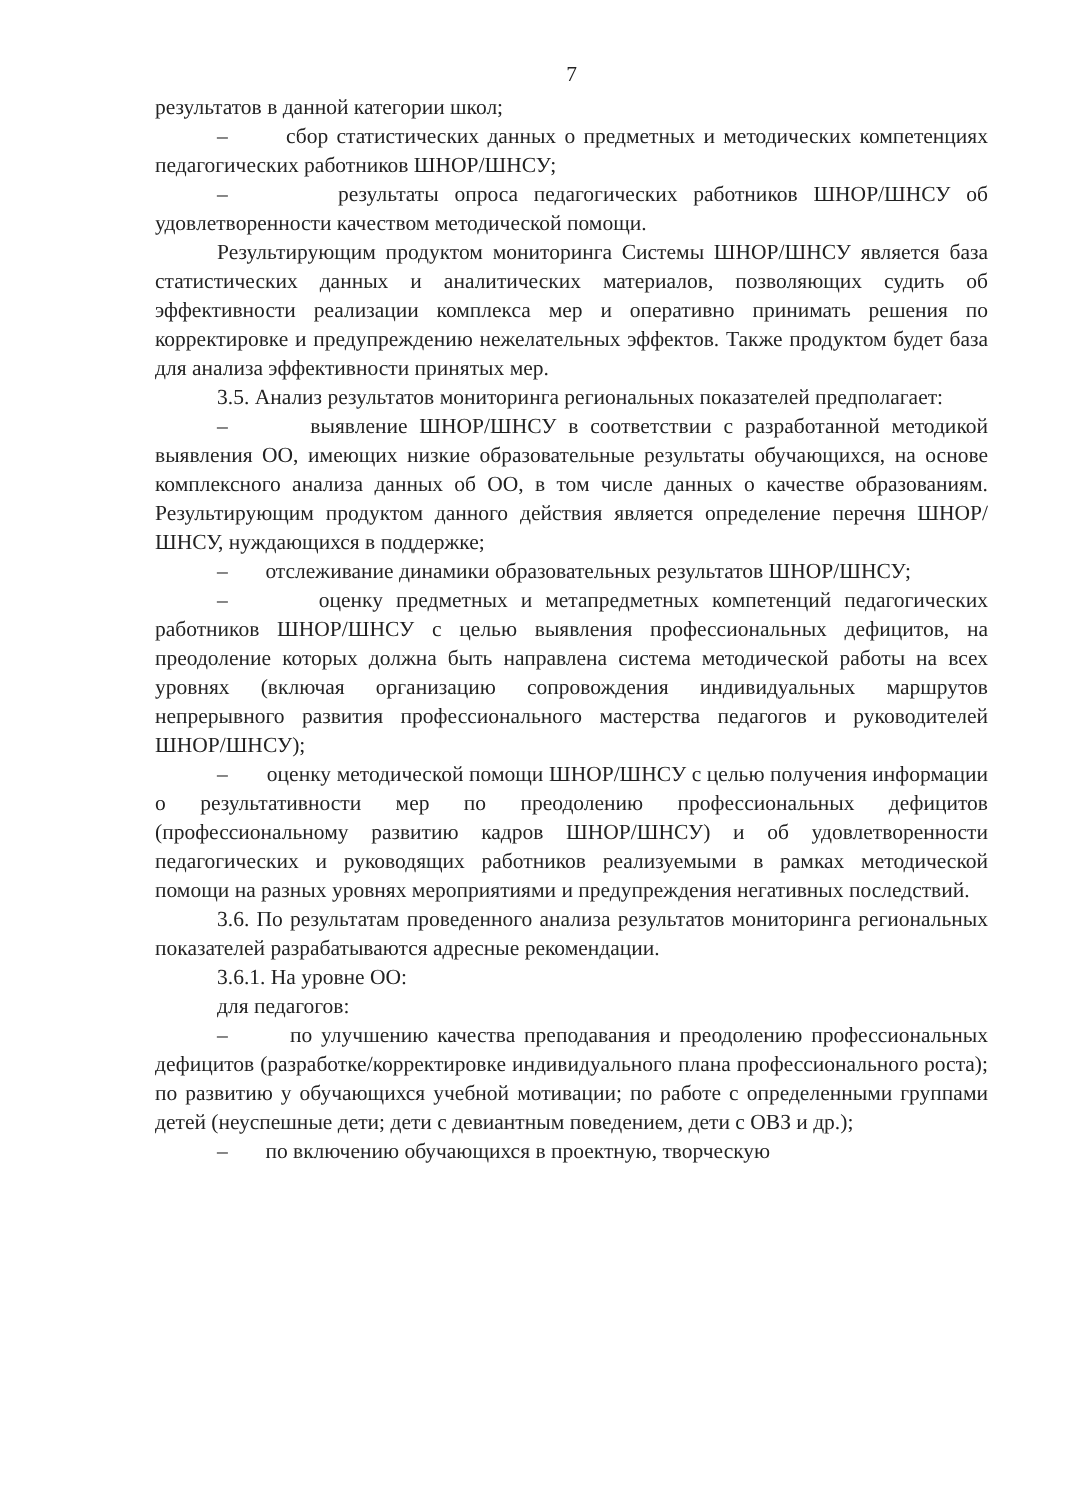7
результатов в данной категории школ;
– сбор статистических данных о предметных и методических компетенциях педагогических работников ШНОР/ШНСУ;
– результаты опроса педагогических работников ШНОР/ШНСУ об удовлетворенности качеством методической помощи.
Результирующим продуктом мониторинга Системы ШНОР/ШНСУ является база статистических данных и аналитических материалов, позволяющих судить об эффективности реализации комплекса мер и оперативно принимать решения по корректировке и предупреждению нежелательных эффектов. Также продуктом будет база для анализа эффективности принятых мер.
3.5. Анализ результатов мониторинга региональных показателей предполагает:
– выявление ШНОР/ШНСУ в соответствии с разработанной методикой выявления ОО, имеющих низкие образовательные результаты обучающихся, на основе комплексного анализа данных об ОО, в том числе данных о качестве образованиям. Результирующим продуктом данного действия является определение перечня ШНОР/ШНСУ, нуждающихся в поддержке;
– отслеживание динамики образовательных результатов ШНОР/ШНСУ;
– оценку предметных и метапредметных компетенций педагогических работников ШНОР/ШНСУ с целью выявления профессиональных дефицитов, на преодоление которых должна быть направлена система методической работы на всех уровнях (включая организацию сопровождения индивидуальных маршрутов непрерывного развития профессионального мастерства педагогов и руководителей ШНОР/ШНСУ);
– оценку методической помощи ШНОР/ШНСУ с целью получения информации о результативности мер по преодолению профессиональных дефицитов (профессиональному развитию кадров ШНОР/ШНСУ) и об удовлетворенности педагогических и руководящих работников реализуемыми в рамках методической помощи на разных уровнях мероприятиями и предупреждения негативных последствий.
3.6. По результатам проведенного анализа результатов мониторинга региональных показателей разрабатываются адресные рекомендации.
3.6.1. На уровне ОО:
для педагогов:
– по улучшению качества преподавания и преодолению профессиональных дефицитов (разработке/корректировке индивидуального плана профессионального роста); по развитию у обучающихся учебной мотивации; по работе с определенными группами детей (неуспешные дети; дети с девиантным поведением, дети с ОВЗ и др.);
– по включению обучающихся в проектную, творческую